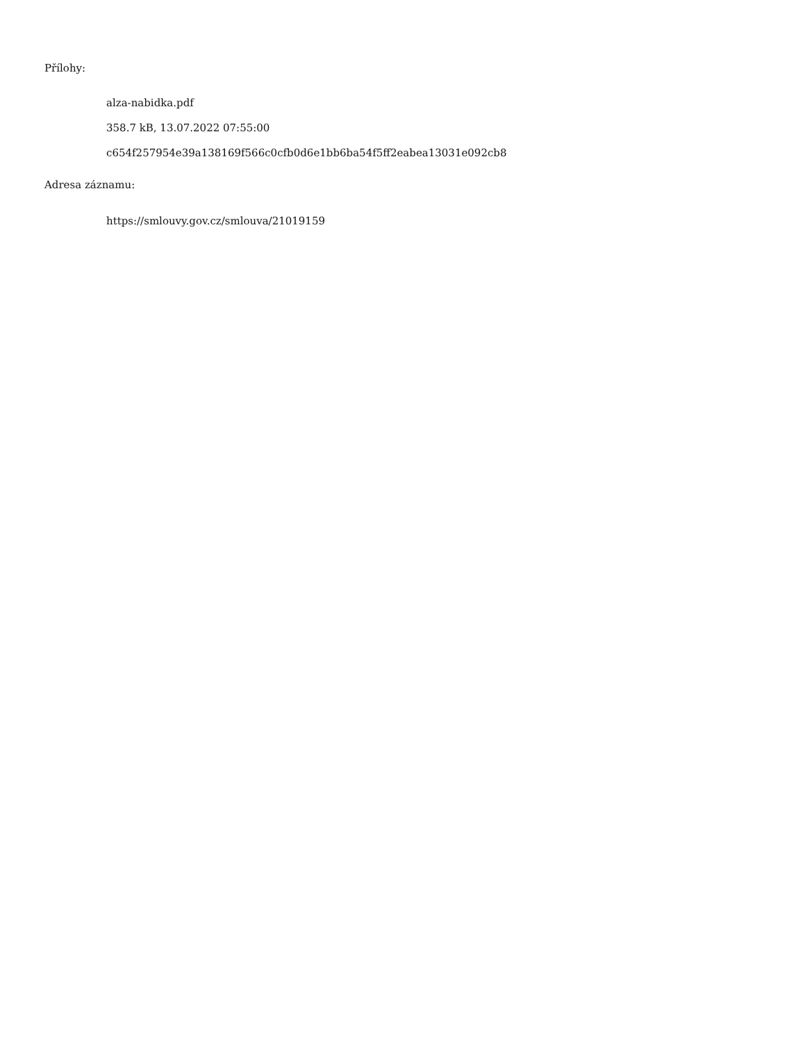Přílohy:
alza-nabidka.pdf
358.7 kB, 13.07.2022 07:55:00
c654f257954e39a138169f566c0cfb0d6e1bb6ba54f5ff2eabea13031e092cb8
Adresa záznamu:
https://smlouvy.gov.cz/smlouva/21019159